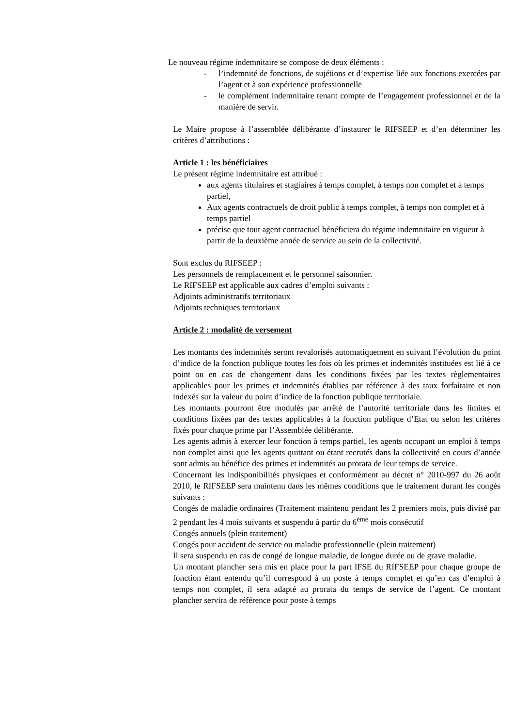Le nouveau régime indemnitaire se compose de deux éléments :
- l’indemnité de fonctions, de sujétions et d’expertise liée aux fonctions exercées par l’agent et à son expérience professionnelle
- le complément indemnitaire tenant compte de l’engagement professionnel et de la manière de servir.
Le Maire propose à l’assemblée délibérante d’instaurer le RIFSEEP et d’en déterminer les critères d’attributions :
Article 1 : les bénéficiaires
Le présent régime indemnitaire est attribué :
aux agents titulaires et stagiaires à temps complet, à temps non complet et à temps partiel,
Aux agents contractuels de droit public à temps complet, à temps non complet et à temps partiel
précise que tout agent contractuel bénéficiera du régime indemnitaire en vigueur à partir de la deuxième année de service au sein de la collectivité.
Sont exclus du RIFSEEP :
Les personnels de remplacement et le personnel saisonnier.
Le RIFSEEP est applicable aux cadres d’emploi suivants :
Adjoints administratifs territoriaux
Adjoints techniques territoriaux
Article 2 : modalité de versement
Les montants des indemnités seront revalorisés automatiquement en suivant l’évolution du point d’indice de la fonction publique toutes les fois où les primes et indemnités instituées est lié à ce point ou en cas de changement dans les conditions fixées par les textes règlementaires applicables pour les primes et indemnités établies par référence à des taux forfaitaire et non indexés sur la valeur du point d’indice de la fonction publique territoriale.
Les montants pourront être modulés par arrêté de l’autorité territoriale dans les limites et conditions fixées par des textes applicables à la fonction publique d’Etat ou selon les critères fixés pour chaque prime par l’Assemblée délibérante.
Les agents admis à exercer leur fonction à temps partiel, les agents occupant un emploi à temps non complet ainsi que les agents quittant ou étant recrutés dans la collectivité en cours d’année sont admis au bénéfice des primes et indemnités au prorata de leur temps de service.
Concernant les indisponibilités physiques et conformément au décret n° 2010-997 du 26 août 2010, le RIFSEEP sera maintenu dans les mêmes conditions que le traitement durant les congés suivants :
Congés de maladie ordinaires (Traitement maintenu pendant les 2 premiers mois, puis divisé par 2 pendant les 4 mois suivants et suspendu à partir du 6<sup>ème</sup> mois consécutif
Congés annuels (plein traitement)
Congés pour accident de service ou maladie professionnelle (plein traitement)
Il sera suspendu en cas de congé de longue maladie, de longue durée ou de grave maladie.
Un montant plancher sera mis en place pour la part IFSE du RIFSEEP pour chaque groupe de fonction étant entendu qu’il correspond à un poste à temps complet et qu’en cas d’emploi à temps non complet, il sera adapté au prorata du temps de service de l’agent. Ce montant plancher servira de référence pour poste à temps